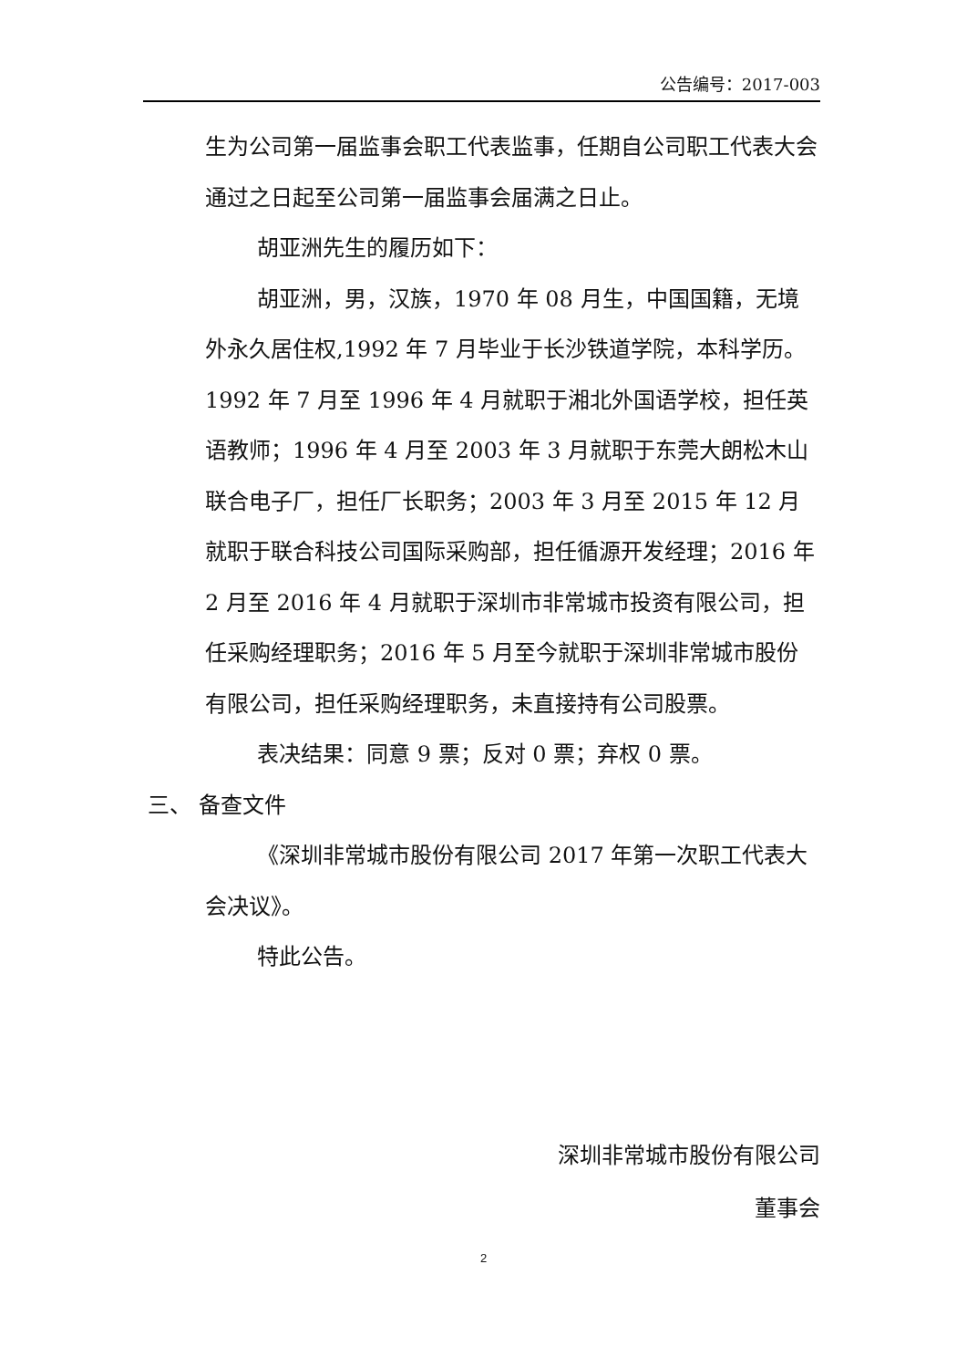公告编号：2017-003
生为公司第一届监事会职工代表监事，任期自公司职工代表大会通过之日起至公司第一届监事会届满之日止。
胡亚洲先生的履历如下：
胡亚洲，男，汉族，1970 年 08 月生，中国国籍，无境外永久居住权,1992 年 7 月毕业于长沙铁道学院，本科学历。1992 年 7 月至 1996 年 4 月就职于湘北外国语学校，担任英语教师；1996 年 4 月至 2003 年 3 月就职于东莞大朗松木山联合电子厂，担任厂长职务；2003 年 3 月至 2015 年 12 月就职于联合科技公司国际采购部，担任循源开发经理；2016 年 2 月至 2016 年 4 月就职于深圳市非常城市投资有限公司，担任采购经理职务；2016 年 5 月至今就职于深圳非常城市股份有限公司，担任采购经理职务，未直接持有公司股票。
表决结果：同意 9 票；反对 0 票；弃权 0 票。
三、 备查文件
《深圳非常城市股份有限公司 2017 年第一次职工代表大会决议》。
特此公告。
深圳非常城市股份有限公司
董事会
2